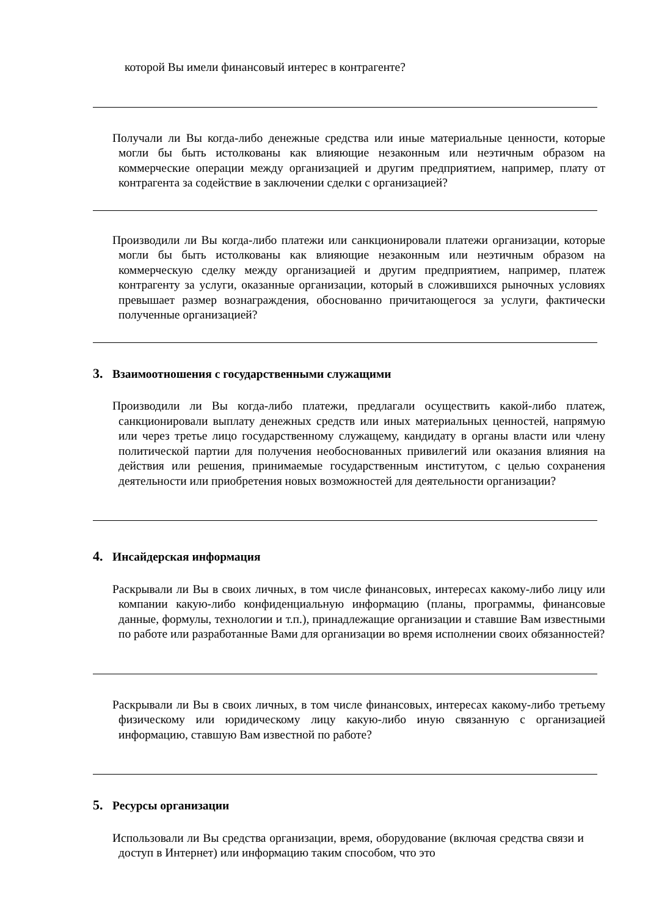которой Вы имели финансовый интерес в контрагенте?
Получали ли Вы когда-либо денежные средства или иные материальные ценности, которые могли бы быть истолкованы как влияющие незаконным или неэтичным образом на коммерческие операции между организацией и другим предприятием, например, плату от контрагента за содействие в заключении сделки с организацией?
Производили ли Вы когда-либо платежи или санкционировали платежи организации, которые могли бы быть истолкованы как влияющие незаконным или неэтичным образом на коммерческую сделку между организацией и другим предприятием, например, платеж контрагенту за услуги, оказанные организации, который в сложившихся рыночных условиях превышает размер вознаграждения, обоснованно причитающегося за услуги, фактически полученные организацией?
3. Взаимоотношения с государственными служащими
Производили ли Вы когда-либо платежи, предлагали осуществить какой-либо платеж, санкционировали выплату денежных средств или иных материальных ценностей, напрямую или через третье лицо государственному служащему, кандидату в органы власти или члену политической партии для получения необоснованных привилегий или оказания влияния на действия или решения, принимаемые государственным институтом, с целью сохранения деятельности или приобретения новых возможностей для деятельности организации?
4. Инсайдерская информация
Раскрывали ли Вы в своих личных, в том числе финансовых, интересах какому-либо лицу или компании какую-либо конфиденциальную информацию (планы, программы, финансовые данные, формулы, технологии и т.п.), принадлежащие организации и ставшие Вам известными по работе или разработанные Вами для организации во время исполнении своих обязанностей?
Раскрывали ли Вы в своих личных, в том числе финансовых, интересах какому-либо третьему физическому или юридическому лицу какую-либо иную связанную с организацией информацию, ставшую Вам известной по работе?
5. Ресурсы организации
Использовали ли Вы средства организации, время, оборудование (включая средства связи и доступ в Интернет) или информацию таким способом, что это